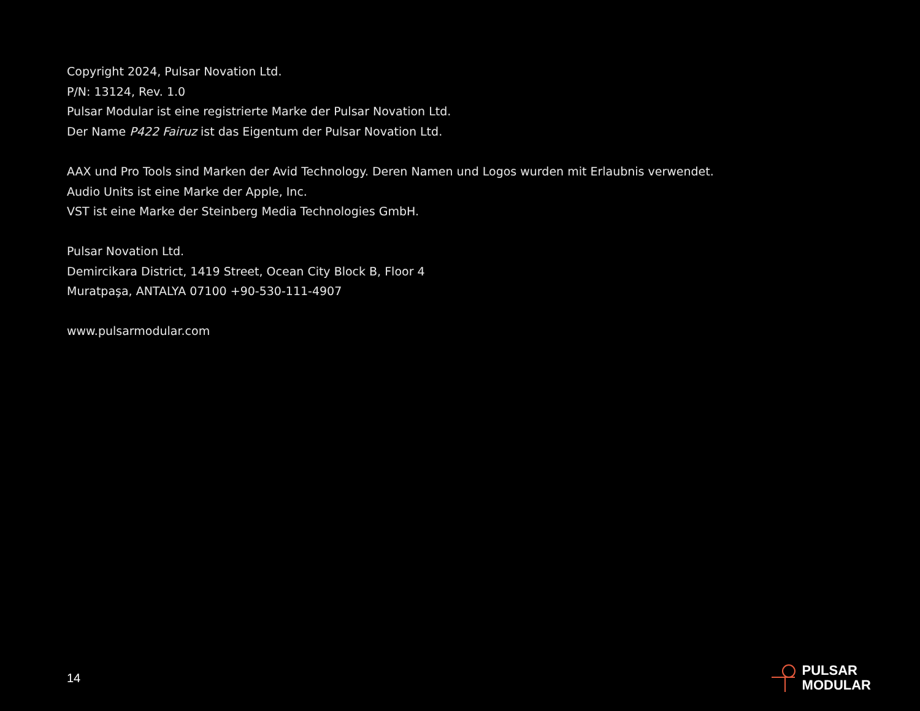Copyright 2024, Pulsar Novation Ltd.
P/N: 13124, Rev. 1.0
Pulsar Modular ist eine registrierte Marke der Pulsar Novation Ltd.
Der Name P422 Fairuz ist das Eigentum der Pulsar Novation Ltd.
AAX und Pro Tools sind Marken der Avid Technology. Deren Namen und Logos wurden mit Erlaubnis verwendet.
Audio Units ist eine Marke der Apple, Inc.
VST ist eine Marke der Steinberg Media Technologies GmbH.
Pulsar Novation Ltd.
Demircikara District, 1419 Street, Ocean City Block B, Floor 4
Muratpaşa, ANTALYA 07100 +90-530-111-4907
www.pulsarmodular.com
14
PULSAR
MODULAR